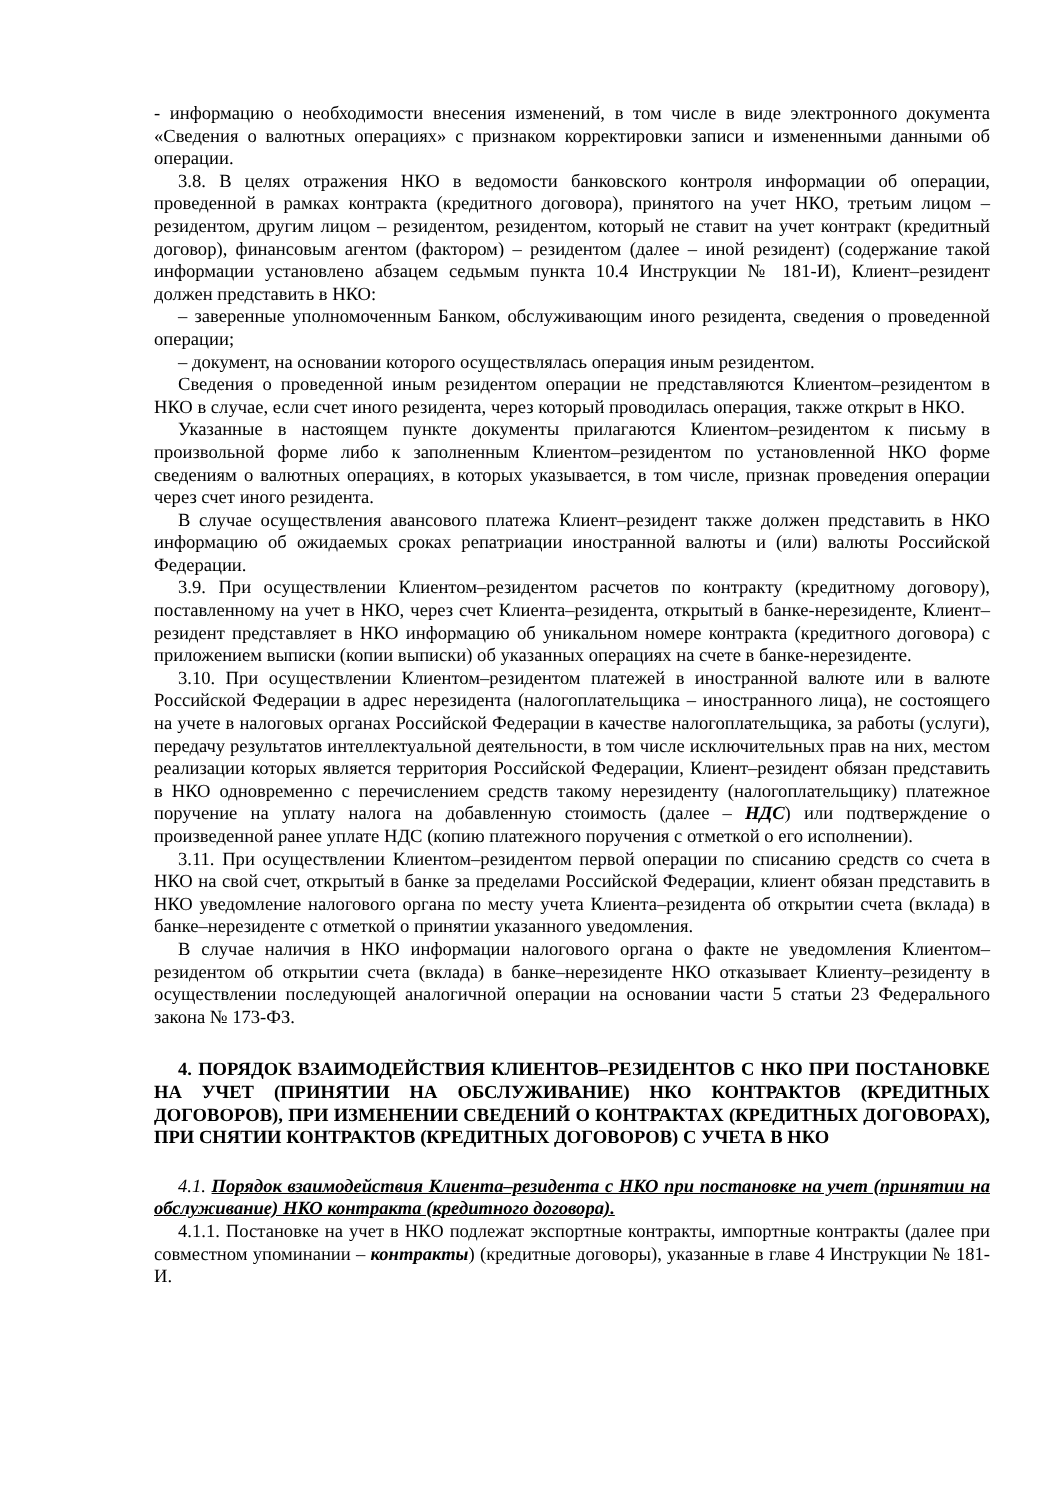- информацию о необходимости внесения изменений, в том числе в виде электронного документа «Сведения о валютных операциях» с признаком корректировки записи и измененными данными об операции.
3.8. В целях отражения НКО в ведомости банковского контроля информации об операции, проведенной в рамках контракта (кредитного договора), принятого на учет НКО, третьим лицом – резидентом, другим лицом – резидентом, резидентом, который не ставит на учет контракт (кредитный договор), финансовым агентом (фактором) – резидентом (далее – иной резидент) (содержание такой информации установлено абзацем седьмым пункта 10.4 Инструкции № 181-И), Клиент–резидент должен представить в НКО:
– заверенные уполномоченным Банком, обслуживающим иного резидента, сведения о проведенной операции;
– документ, на основании которого осуществлялась операция иным резидентом.
Сведения о проведенной иным резидентом операции не представляются Клиентом–резидентом в НКО в случае, если счет иного резидента, через который проводилась операция, также открыт в НКО.
Указанные в настоящем пункте документы прилагаются Клиентом–резидентом к письму в произвольной форме либо к заполненным Клиентом–резидентом по установленной НКО форме сведениям о валютных операциях, в которых указывается, в том числе, признак проведения операции через счет иного резидента.
В случае осуществления авансового платежа Клиент–резидент также должен представить в НКО информацию об ожидаемых сроках репатриации иностранной валюты и (или) валюты Российской Федерации.
3.9. При осуществлении Клиентом–резидентом расчетов по контракту (кредитному договору), поставленному на учет в НКО, через счет Клиента–резидента, открытый в банке-нерезиденте, Клиент–резидент представляет в НКО информацию об уникальном номере контракта (кредитного договора) с приложением выписки (копии выписки) об указанных операциях на счете в банке-нерезиденте.
3.10. При осуществлении Клиентом–резидентом платежей в иностранной валюте или в валюте Российской Федерации в адрес нерезидента (налогоплательщика – иностранного лица), не состоящего на учете в налоговых органах Российской Федерации в качестве налогоплательщика, за работы (услуги), передачу результатов интеллектуальной деятельности, в том числе исключительных прав на них, местом реализации которых является территория Российской Федерации, Клиент–резидент обязан представить в НКО одновременно с перечислением средств такому нерезиденту (налогоплательщику) платежное поручение на уплату налога на добавленную стоимость (далее – НДС) или подтверждение о произведенной ранее уплате НДС (копию платежного поручения с отметкой о его исполнении).
3.11. При осуществлении Клиентом–резидентом первой операции по списанию средств со счета в НКО на свой счет, открытый в банке за пределами Российской Федерации, клиент обязан представить в НКО уведомление налогового органа по месту учета Клиента–резидента об открытии счета (вклада) в банке–нерезиденте с отметкой о принятии указанного уведомления.
В случае наличия в НКО информации налогового органа о факте не уведомления Клиентом–резидентом об открытии счета (вклада) в банке–нерезиденте НКО отказывает Клиенту–резиденту в осуществлении последующей аналогичной операции на основании части 5 статьи 23 Федерального закона № 173-ФЗ.
4. ПОРЯДОК ВЗАИМОДЕЙСТВИЯ КЛИЕНТОВ–РЕЗИДЕНТОВ С НКО ПРИ ПОСТАНОВКЕ НА УЧЕТ (ПРИНЯТИИ НА ОБСЛУЖИВАНИЕ) НКО КОНТРАКТОВ (КРЕДИТНЫХ ДОГОВОРОВ), ПРИ ИЗМЕНЕНИИ СВЕДЕНИЙ О КОНТРАКТАХ (КРЕДИТНЫХ ДОГОВОРАХ), ПРИ СНЯТИИ КОНТРАКТОВ (КРЕДИТНЫХ ДОГОВОРОВ) С УЧЕТА В НКО
4.1. Порядок взаимодействия Клиента–резидента с НКО при постановке на учет (принятии на обслуживание) НКО контракта (кредитного договора).
4.1.1. Постановке на учет в НКО подлежат экспортные контракты, импортные контракты (далее при совместном упоминании – контракты) (кредитные договоры), указанные в главе 4 Инструкции № 181-И.